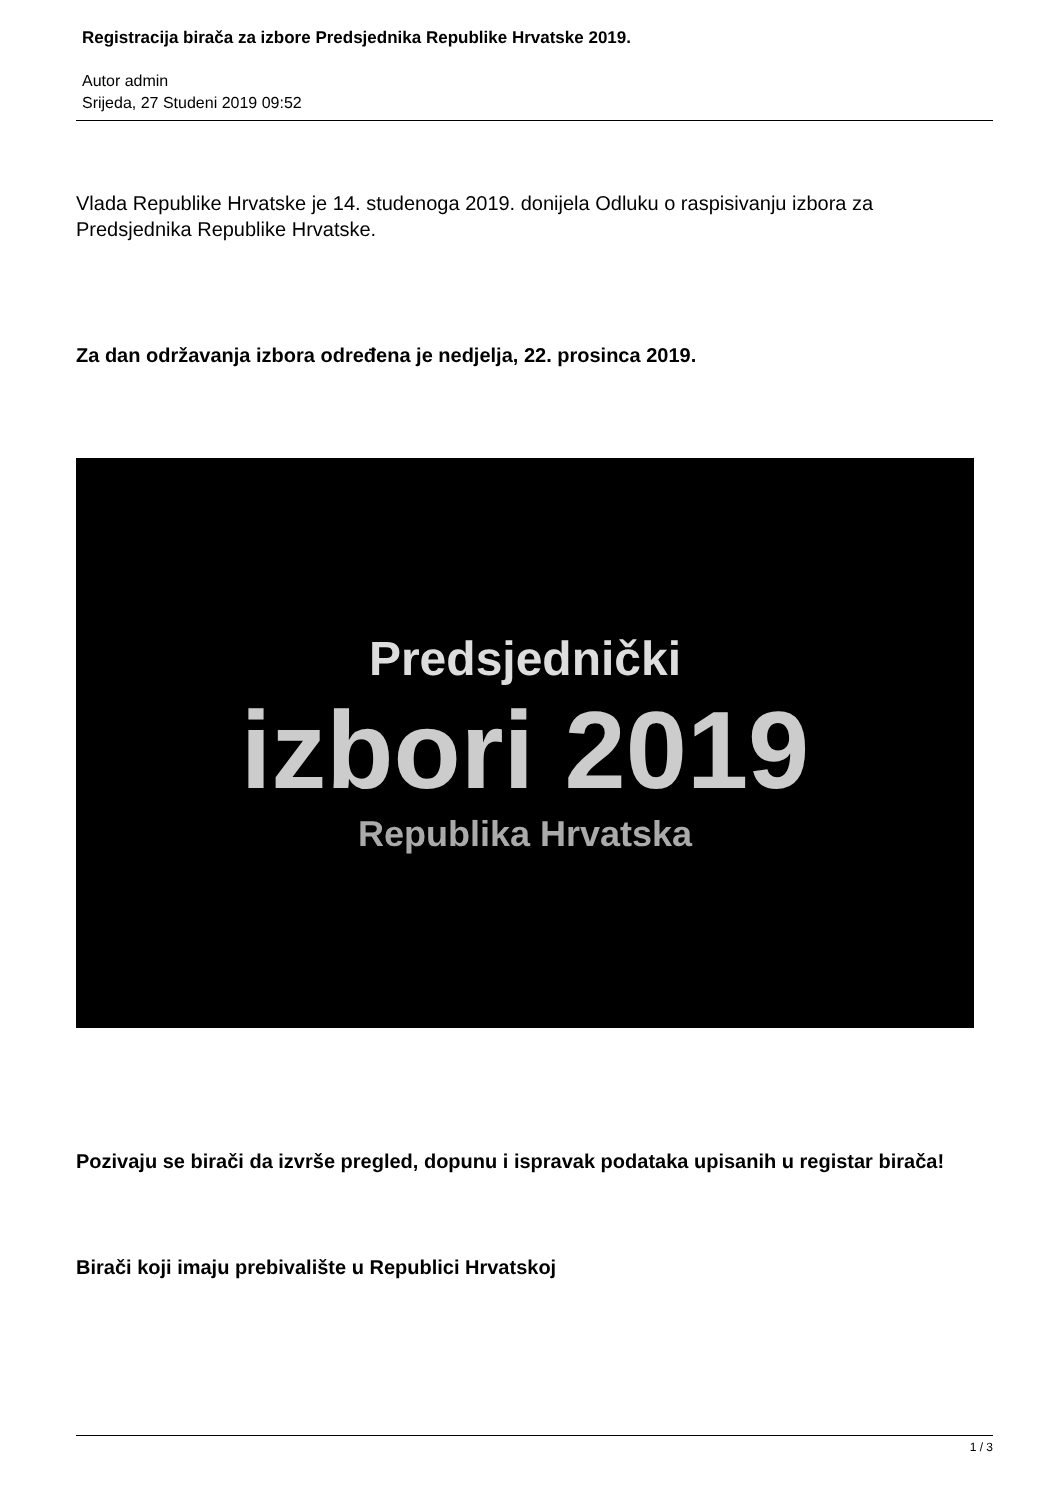Registracija birača za izbore Predsjednika Republike Hrvatske 2019.
Autor admin
Srijeda, 27 Studeni 2019 09:52
Vlada Republike Hrvatske je 14. studenoga 2019. donijela Odluku o raspisivanju izbora za Predsjednika Republike Hrvatske.
Za dan održavanja izbora određena je nedjelja, 22. prosinca 2019.
Predsjednički
izbori 2019
Republika Hrvatska
Pozivaju se birači da izvrše pregled, dopunu i ispravak podataka upisanih u registar birača!
Birači koji imaju prebivalište u Republici Hrvatskoj
1 / 3